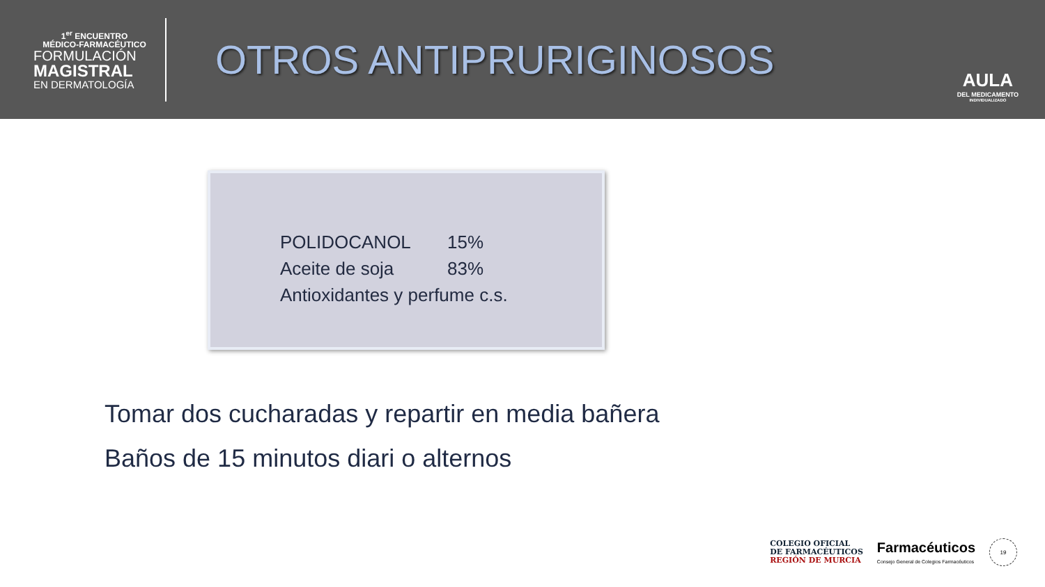1<sup>er</sup> ENCUENTRO
MÉDICO-FARMACÉUTICO
FORMULACIÓN
MAGISTRAL
EN DERMATOLOGÍA
OTROS ANTIPRURIGINOSOS
AULA
DEL MEDICAMENTO
INDIVIDUALIZADO
POLIDOCANOL 15%
Aceite de soja 83%
Antioxidantes y perfume c.s.
Tomar dos cucharadas y repartir en media bañera
Baños de 15 minutos diari o alternos
COLEGIO OFICIAL
DE FARMACÉUTICOS
REGIÓN DE MURCIA
Farmacéuticos
Consejo General de Colegios Farmacéuticos
19